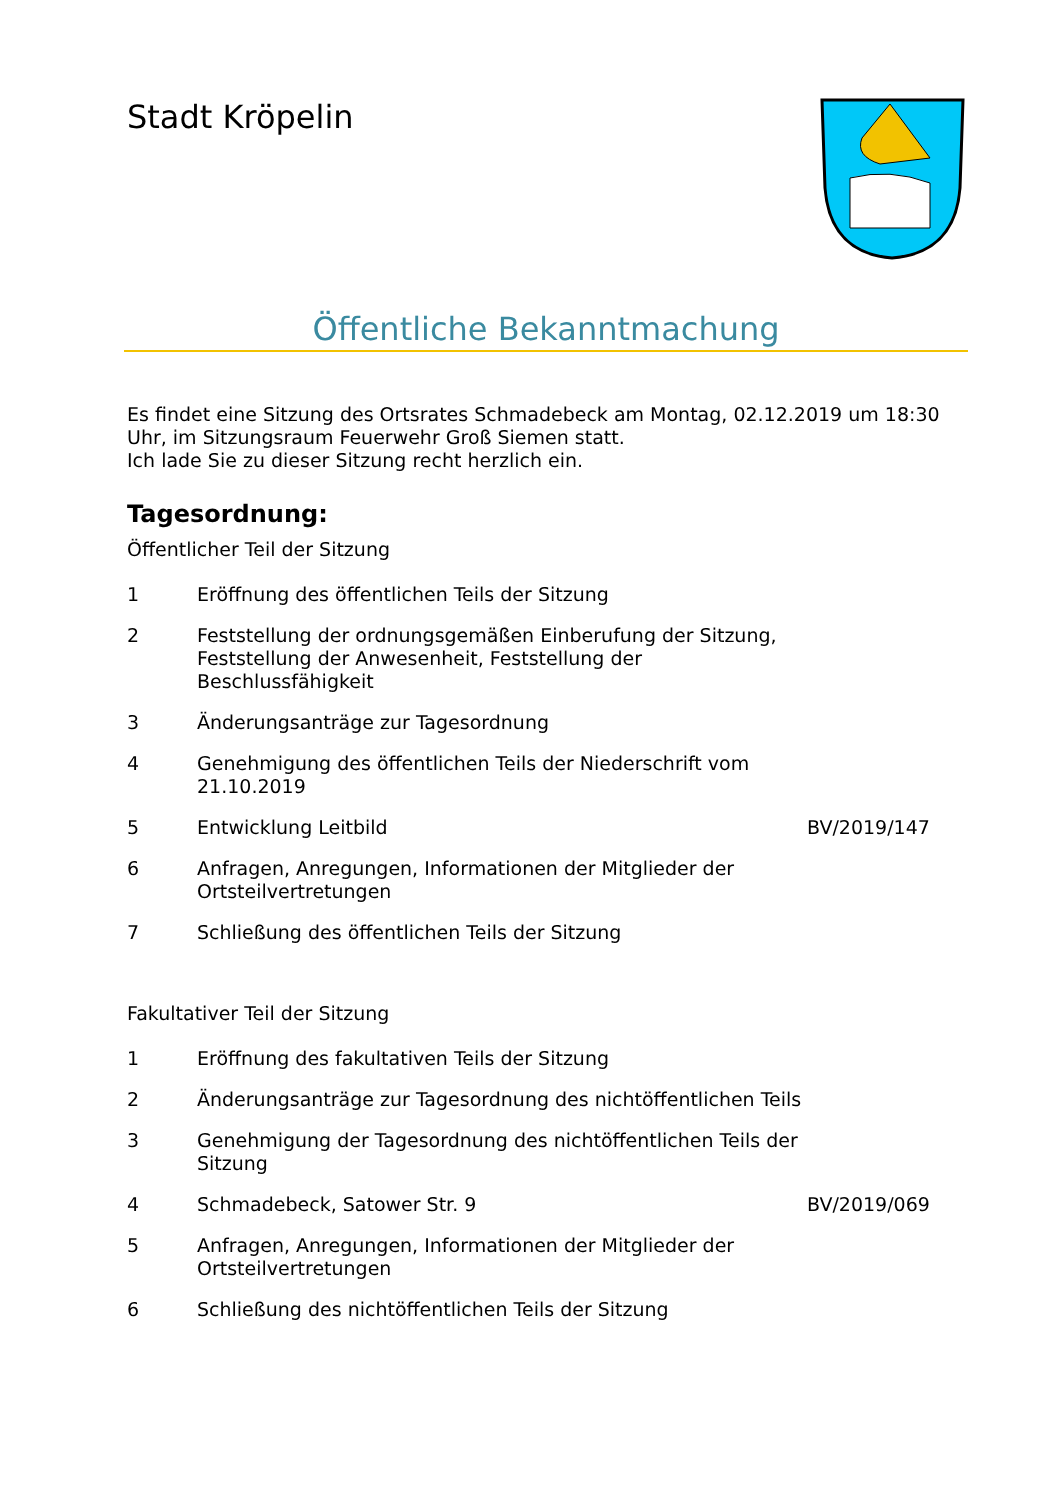Stadt Kröpelin
Öffentliche Bekanntmachung
Es findet eine Sitzung des Ortsrates Schmadebeck am Montag, 02.12.2019 um 18:30 Uhr, im Sitzungsraum Feuerwehr Groß Siemen statt.
Ich lade Sie zu dieser Sitzung recht herzlich ein.
Tagesordnung:
Öffentlicher Teil der Sitzung
| 1 | Eröffnung des öffentlichen Teils der Sitzung | |
| 2 | Feststellung der ordnungsgemäßen Einberufung der Sitzung, Feststellung der Anwesenheit, Feststellung der Beschlussfähigkeit | |
| 3 | Änderungsanträge zur Tagesordnung | |
| 4 | Genehmigung des öffentlichen Teils der Niederschrift vom 21.10.2019 | |
| 5 | Entwicklung Leitbild | BV/2019/147 |
| 6 | Anfragen, Anregungen, Informationen der Mitglieder der Ortsteilvertretungen | |
| 7 | Schließung des öffentlichen Teils der Sitzung | |
Fakultativer Teil der Sitzung
| 1 | Eröffnung des fakultativen Teils der Sitzung | |
| 2 | Änderungsanträge zur Tagesordnung des nichtöffentlichen Teils | |
| 3 | Genehmigung der Tagesordnung des nichtöffentlichen Teils der Sitzung | |
| 4 | Schmadebeck, Satower Str. 9 | BV/2019/069 |
| 5 | Anfragen, Anregungen, Informationen der Mitglieder der Ortsteilvertretungen | |
| 6 | Schließung des nichtöffentlichen Teils der Sitzung | |